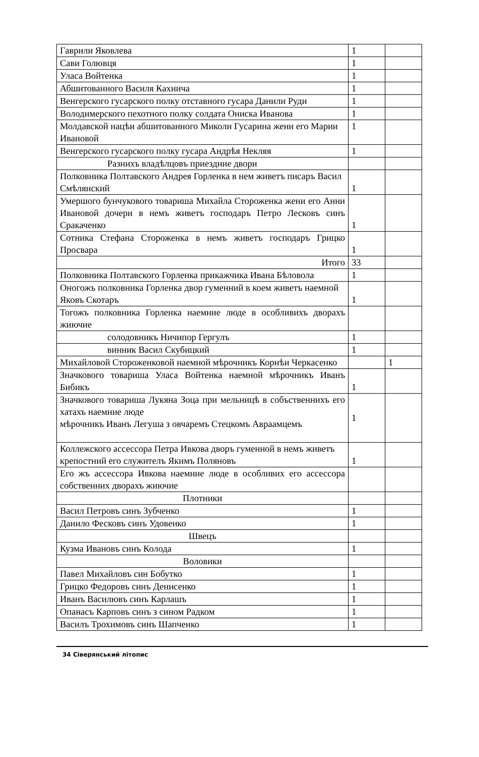| Гаврили Яковлева | 1 | |
| Сави Голювця | 1 | |
| Уласа Войтенка | 1 | |
| Абшитованного Василя Кахнича | 1 | |
| Венгерского гусарского полку отставного гусара Данили Руди | 1 | |
| Володимерского пехотного полку солдата Ониска Иванова | 1 | |
| Молдавской нацѣи абшитованного Миколи Гусарина жени его Марии Ивановой | 1 | |
| Венгерского гусарского полку гусара Андрѣя Некляя | 1 | |
| Разнихъ владѣлцовъ приездние двори | | |
| Полковника Полтавского Андрея Горленка в нем живетъ писаръ Васил Смѣлянский | 1 | |
| Умершого бунчукового товариша Михайла Стороженка жени его Анни Ивановой дочери в немъ живетъ господаръ Петро Лесковъ синъ Сракаченко | 1 | |
| Сотника Стефана Стороженка в немъ живетъ господаръ Грицко Просвара | 1 | |
| Итого | 33 | |
| Полковника Полтавского Горленка прикажчика Ивана Бѣловола | 1 | |
| Оногожъ полковника Горленка двор гуменний в коем живетъ наемной Яковъ Скотаръ | 1 | |
| Тогожъ полковника Горленка наемние люде в особливихъ дворахъ жиючие | | |
| солодовникъ Ничипор Гергулъ | 1 | |
| винник Васил Скубицкий | 1 | |
| Михайловой Стороженковой наемной мѣрочникъ Корнѣи Черкасенко | | 1 |
| Значкового товариша Уласа Войтенка наемной мѣрочникъ Иванъ Бибикъ | 1 | |
| Значкового товариша Лукяна Зоца при мельницѣ в собъственнихъ его хатахъ наемние люде мѣрочникъ Иванъ Легуша з овчаремъ Стецкомъ Авраамцемъ | 1 | |
| Коллежского ассессора Петра Ивкова дворъ гуменной в немъ живетъ крепостний его служителъ Якимъ Поляновъ | 1 | |
| Его жъ ассессора Ивкова наемние люде в особливих его ассессора собственних дворахъ жиючие | | |
| Плотники | | |
| Васил Петровъ синъ Зубченко | 1 | |
| Данило Фесковъ синъ Удовенко | 1 | |
| Швецъ | | |
| Кузма Ивановъ синъ Колода | 1 | |
| Воловики | | |
| Павел Михайловъ син Бобутко | 1 | |
| Грицко Федоровъ синъ Денисенко | 1 | |
| Иванъ Василювъ синъ Карлашъ | 1 | |
| Опанасъ Карповъ синъ з сином Радком | 1 | |
| Василъ Трохимовъ синъ Шапченко | 1 | |
34 Сіверянський літопис